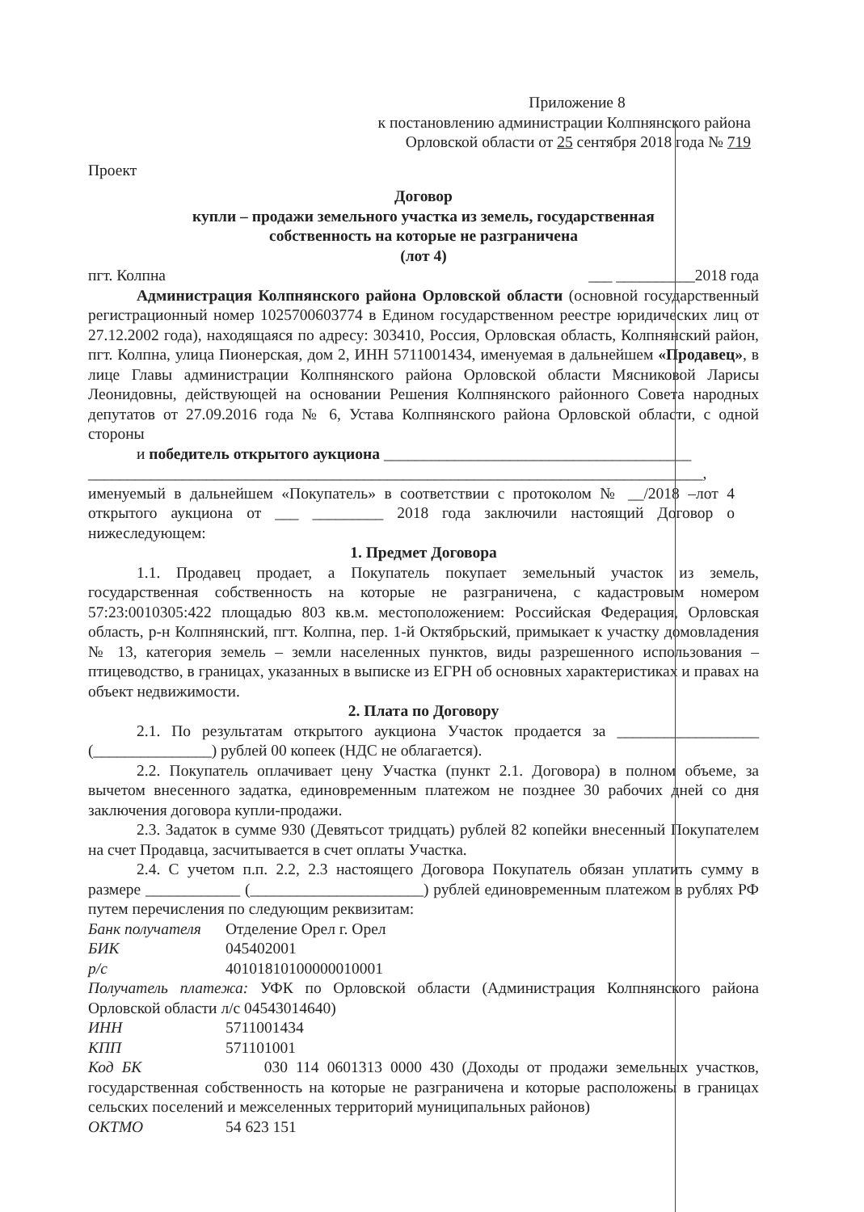Приложение 8
к постановлению администрации Колпнянского района
Орловской области от 25 сентября 2018 года № 719
Проект
Договор
купли – продажи земельного участка из земель, государственная
собственность на которые не разграничена
(лот 4)
пгт. Колпна ___ __________2018 года
Администрация Колпнянского района Орловской области (основной государственный регистрационный номер 1025700603774 в Едином государственном реестре юридических лиц от 27.12.2002 года), находящаяся по адресу: 303410, Россия, Орловская область, Колпнянский район, пгт. Колпна, улица Пионерская, дом 2, ИНН 5711001434, именуемая в дальнейшем «Продавец», в лице Главы администрации Колпнянского района Орловской области Мясниковой Ларисы Леонидовны, действующей на основании Решения Колпнянского районного Совета народных депутатов от 27.09.2016 года № 6, Устава Колпнянского района Орловской области, с одной стороны
и победитель открытого аукциона _______________________________________
______________________________________________________________________________,
именуемый в дальнейшем «Покупатель» в соответствии с протоколом № __/2018 –лот 4 открытого аукциона от ___ _________ 2018 года заключили настоящий Договор о нижеследующем:
1. Предмет Договора
1.1. Продавец продает, а Покупатель покупает земельный участок из земель, государственная собственность на которые не разграничена, с кадастровым номером 57:23:0010305:422 площадью 803 кв.м. местоположением: Российская Федерация, Орловская область, р-н Колпнянский, пгт. Колпна, пер. 1-й Октябрьский, примыкает к участку домовладения № 13, категория земель – земли населенных пунктов, виды разрешенного использования – птицеводство, в границах, указанных в выписке из ЕГРН об основных характеристиках и правах на объект недвижимости.
2. Плата по Договору
2.1. По результатам открытого аукциона Участок продается за __________________ (_______________) рублей 00 копеек (НДС не облагается).
2.2. Покупатель оплачивает цену Участка (пункт 2.1. Договора) в полном объеме, за вычетом внесенного задатка, единовременным платежом не позднее 30 рабочих дней со дня заключения договора купли-продажи.
2.3. Задаток в сумме 930 (Девятьсот тридцать) рублей 82 копейки внесенный Покупателем на счет Продавца, засчитывается в счет оплаты Участка.
2.4. С учетом п.п. 2.2, 2.3 настоящего Договора Покупатель обязан уплатить сумму в размере ____________ (______________________) рублей единовременным платежом в рублях РФ путем перечисления по следующим реквизитам:
Банк получателя Отделение Орел г. Орел
БИК 045402001
р/с 40101810100000010001
Получатель платежа: УФК по Орловской области (Администрация Колпнянского района Орловской области л/с 04543014640)
ИНН 5711001434
КПП 571101001
Код БК 030 114 0601313 0000 430 (Доходы от продажи земельных участков, государственная собственность на которые не разграничена и которые расположены в границах сельских поселений и межселенных территорий муниципальных районов)
ОКТМО 54 623 151